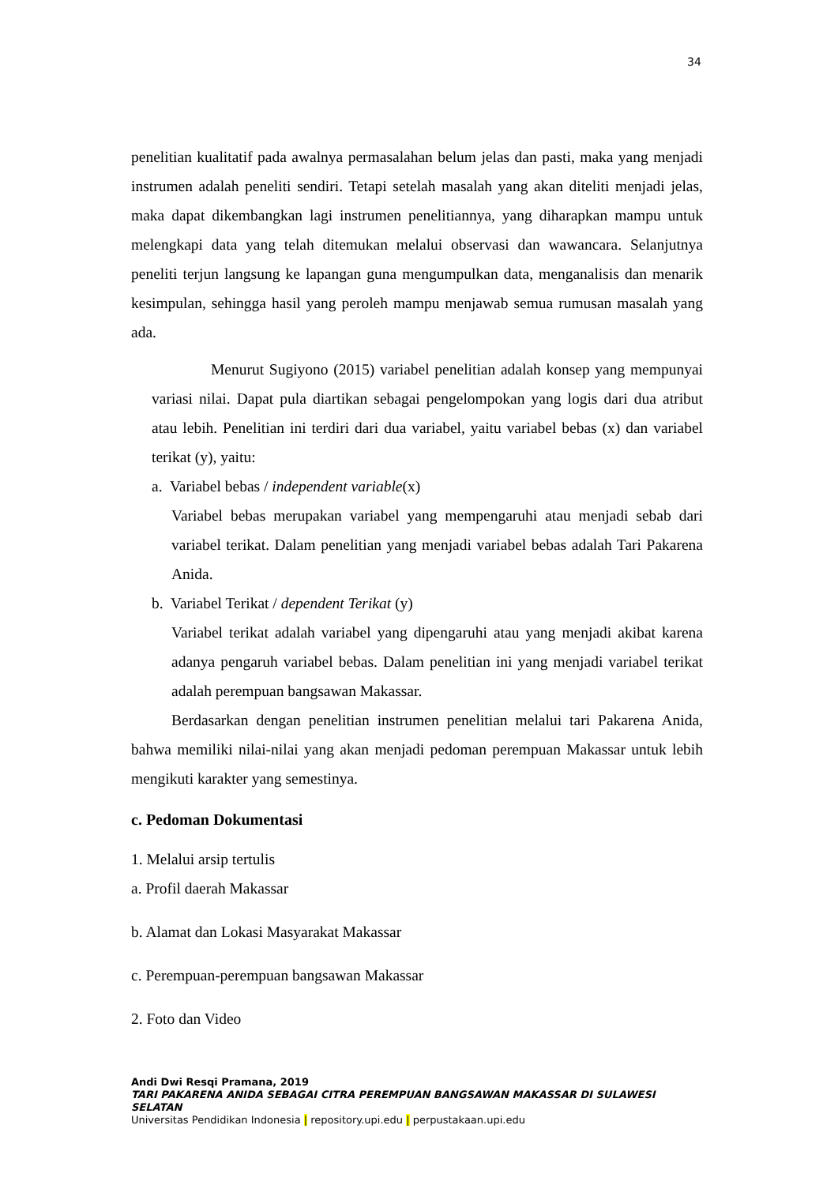34
penelitian kualitatif pada awalnya permasalahan belum jelas dan pasti, maka yang menjadi instrumen adalah peneliti sendiri. Tetapi setelah masalah yang akan diteliti menjadi jelas, maka dapat dikembangkan lagi instrumen penelitiannya, yang diharapkan mampu untuk melengkapi data yang telah ditemukan melalui observasi dan wawancara. Selanjutnya peneliti terjun langsung ke lapangan guna mengumpulkan data, menganalisis dan menarik kesimpulan, sehingga hasil yang peroleh mampu menjawab semua rumusan masalah yang ada.
Menurut Sugiyono (2015) variabel penelitian adalah konsep yang mempunyai variasi nilai. Dapat pula diartikan sebagai pengelompokan yang logis dari dua atribut atau lebih. Penelitian ini terdiri dari dua variabel, yaitu variabel bebas (x) dan variabel terikat (y), yaitu:
a. Variabel bebas / independent variable(x)
Variabel bebas merupakan variabel yang mempengaruhi atau menjadi sebab dari variabel terikat. Dalam penelitian yang menjadi variabel bebas adalah Tari Pakarena Anida.
b. Variabel Terikat / dependent Terikat (y)
Variabel terikat adalah variabel yang dipengaruhi atau yang menjadi akibat karena adanya pengaruh variabel bebas. Dalam penelitian ini yang menjadi variabel terikat adalah perempuan bangsawan Makassar.
Berdasarkan dengan penelitian instrumen penelitian melalui tari Pakarena Anida, bahwa memiliki nilai-nilai yang akan menjadi pedoman perempuan Makassar untuk lebih mengikuti karakter yang semestinya.
c. Pedoman Dokumentasi
1. Melalui arsip tertulis
a. Profil daerah Makassar
b. Alamat dan Lokasi Masyarakat Makassar
c. Perempuan-perempuan bangsawan Makassar
2. Foto dan Video
Andi Dwi Resqi Pramana, 2019
TARI PAKARENA ANIDA SEBAGAI CITRA PEREMPUAN BANGSAWAN MAKASSAR DI SULAWESI
SELATAN
Universitas Pendidikan Indonesia | repository.upi.edu | perpustakaan.upi.edu